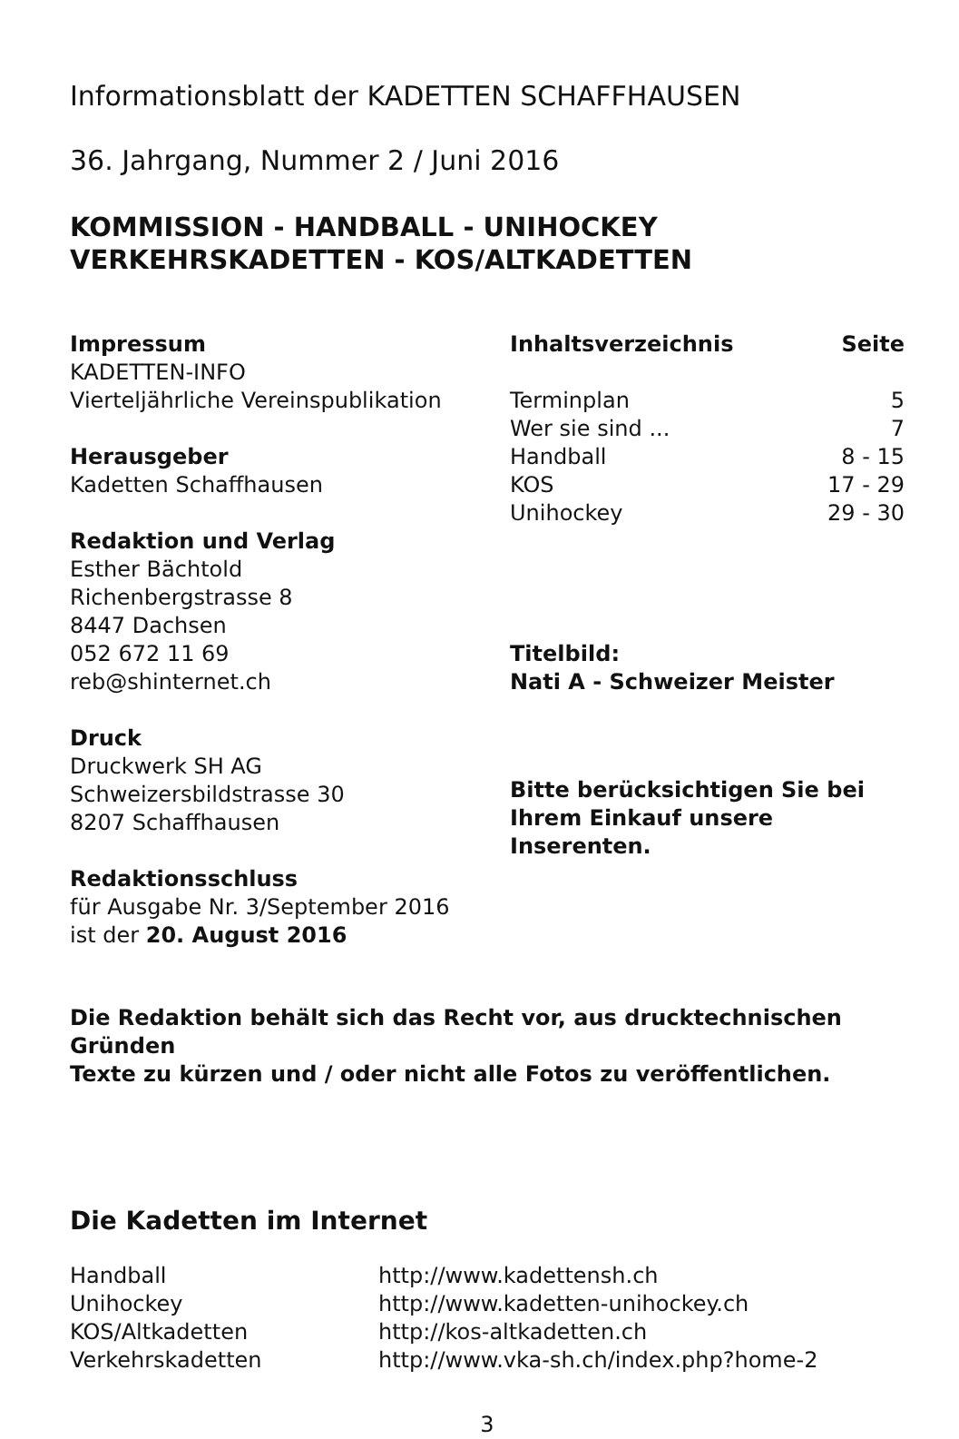Informationsblatt der KADETTEN SCHAFFHAUSEN
36. Jahrgang, Nummer 2 / Juni 2016
KOMMISSION - HANDBALL - UNIHOCKEY
VERKEHRSKADETTEN - KOS/ALTKADETTEN
Impressum
KADETTEN-INFO
Vierteljährliche Vereinspublikation
Herausgeber
Kadetten Schaffhausen
Redaktion und Verlag
Esther Bächtold
Richenbergstrasse 8
8447 Dachsen
052 672 11 69
reb@shinternet.ch
Druck
Druckwerk SH AG
Schweizersbildstrasse 30
8207 Schaffhausen
Redaktionsschluss
für Ausgabe Nr. 3/September 2016
ist der 20. August 2016
| Inhaltsverzeichnis | Seite |
| --- | --- |
| Terminplan | 5 |
| Wer sie sind ... | 7 |
| Handball | 8 - 15 |
| KOS | 17 - 29 |
| Unihockey | 29 - 30 |
Titelbild:
Nati A - Schweizer Meister
Bitte berücksichtigen Sie bei
Ihrem Einkauf unsere Inserenten.
Die Redaktion behält sich das Recht vor, aus drucktechnischen Gründen
Texte zu kürzen und / oder nicht alle Fotos zu veröffentlichen.
Die Kadetten im Internet
| Handball | http://www.kadettensh.ch |
| Unihockey | http://www.kadetten-unihockey.ch |
| KOS/Altkadetten | http://kos-altkadetten.ch |
| Verkehrskadetten | http://www.vka-sh.ch/index.php?home-2 |
3